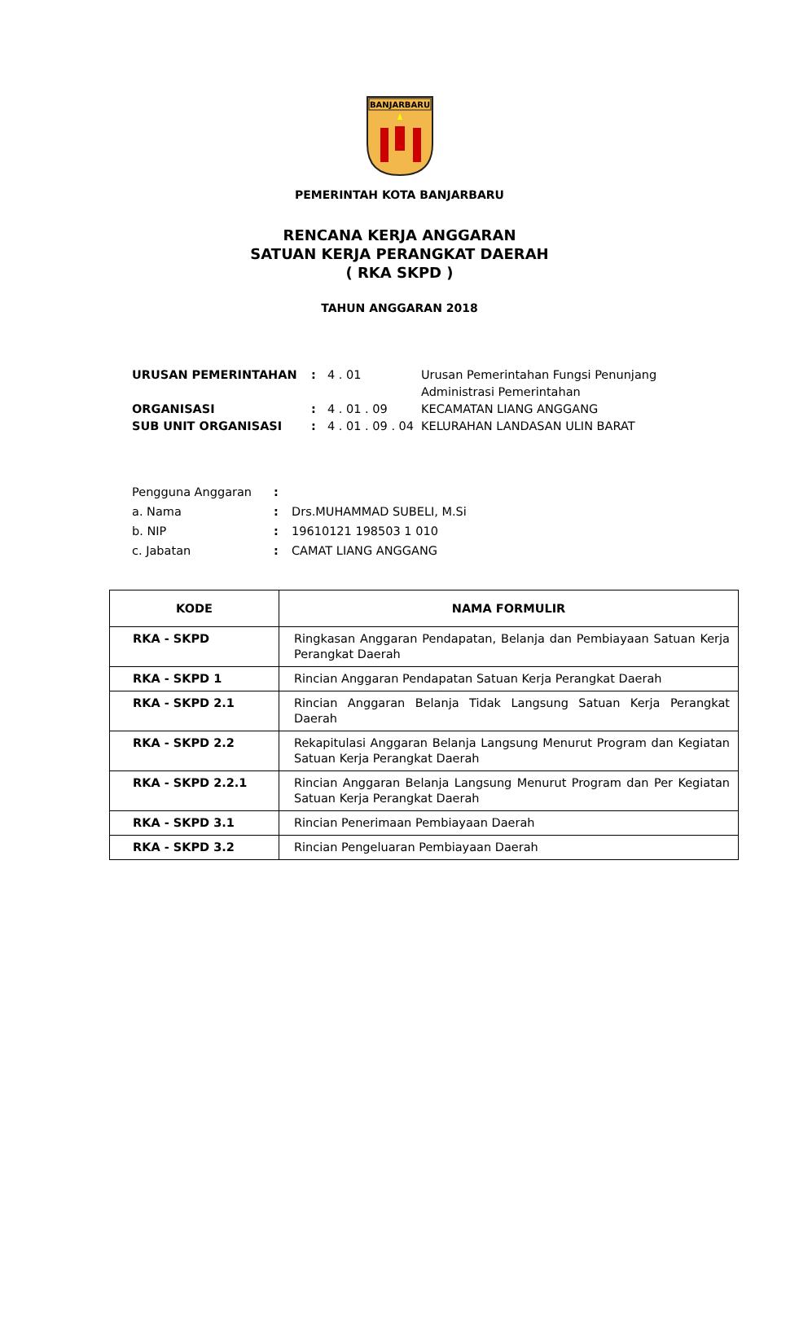BANJARBARU
PEMERINTAH KOTA BANJARBARU
RENCANA KERJA ANGGARAN
SATUAN KERJA PERANGKAT DAERAH
( RKA SKPD )
TAHUN ANGGARAN 2018
| URUSAN PEMERINTAHAN | : | 4 . 01 | Urusan Pemerintahan Fungsi Penunjang Administrasi Pemerintahan |
| ORGANISASI | : | 4 . 01 . 09 | KECAMATAN LIANG ANGGANG |
| SUB UNIT ORGANISASI | : | 4 . 01 . 09 . 04 | KELURAHAN LANDASAN ULIN BARAT |
| Pengguna Anggaran | : | |
| a. Nama | : | Drs.MUHAMMAD SUBELI, M.Si |
| b. NIP | : | 19610121 198503 1 010 |
| c. Jabatan | : | CAMAT LIANG ANGGANG |
| KODE | NAMA FORMULIR |
| --- | --- |
| RKA - SKPD | Ringkasan Anggaran Pendapatan, Belanja dan Pembiayaan Satuan Kerja Perangkat Daerah |
| RKA - SKPD 1 | Rincian Anggaran Pendapatan Satuan Kerja Perangkat Daerah |
| RKA - SKPD 2.1 | Rincian Anggaran Belanja Tidak Langsung Satuan Kerja Perangkat Daerah |
| RKA - SKPD 2.2 | Rekapitulasi Anggaran Belanja Langsung Menurut Program dan Kegiatan Satuan Kerja Perangkat Daerah |
| RKA - SKPD 2.2.1 | Rincian Anggaran Belanja Langsung Menurut Program dan Per Kegiatan Satuan Kerja Perangkat Daerah |
| RKA - SKPD 3.1 | Rincian Penerimaan Pembiayaan Daerah |
| RKA - SKPD 3.2 | Rincian Pengeluaran Pembiayaan Daerah |